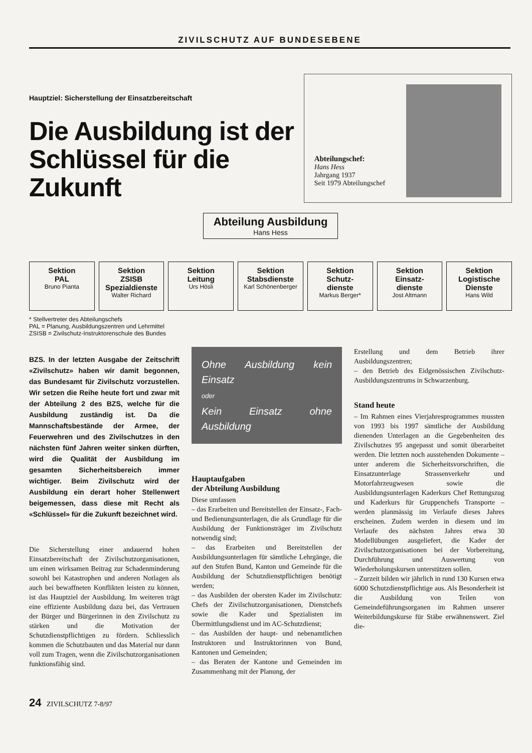ZIVILSCHUTZ AUF BUNDESEBENE
Hauptziel: Sicherstellung der Einsatzbereitschaft
Die Ausbildung ist der
Schlüssel für die Zukunft
Abteilungschef:
Hans Hess
Jahrgang 1937
Seit 1979 Abteilungschef
Abteilung Ausbildung
Hans Hess
Sektion
PAL
Bruno Pianta
Sektion
ZSISB
Spezialdienste
Walter Richard
Sektion
Leitung
Urs Hösli
Sektion
Stabsdienste
Karl Schönenberger
Sektion
Schutz-
dienste
Markus Berger*
Sektion
Einsatz-
dienste
Jost Altmann
Sektion
Logistische
Dienste
Hans Wild
* Stellvertreter des Abteilungschefs
PAL = Planung, Ausbildungszentren und Lehrmittel
ZSISB = Zivilschutz-Instruktorenschule des Bundes
BZS. In der letzten Ausgabe der Zeitschrift «Zivilschutz» haben wir damit begonnen, das Bundesamt für Zivilschutz vorzustellen. Wir setzen die Reihe heute fort und zwar mit der Abteilung 2 des BZS, welche für die Ausbildung zuständig ist. Da die Mannschaftsbestände der Armee, der Feuerwehren und des Zivilschutzes in den nächsten fünf Jahren weiter sinken dürften, wird die Qualität der Ausbildung im gesamten Sicherheitsbereich immer wichtiger. Beim Zivilschutz wird der Ausbildung ein derart hoher Stellenwert beigemessen, dass diese mit Recht als «Schlüssel» für die Zukunft bezeichnet wird.
Die Sicherstellung einer andauernd hohen Einsatzbereitschaft der Zivilschutzorganisationen, um einen wirksamen Beitrag zur Schadenminderung sowohl bei Katastrophen und anderen Notlagen als auch bei bewaffneten Konflikten leisten zu können, ist das Hauptziel der Ausbildung. Im weiteren trägt eine effiziente Ausbildung dazu bei, das Vertrauen der Bürger und Bürgerinnen in den Zivilschutz zu stärken und die Motivation der Schutzdienstpflichtigen zu fördern. Schliesslich kommen die Schutzbauten und das Material nur dann voll zum Tragen, wenn die Zivilschutzorganisationen funktionsfähig sind.
Ohne Ausbildung kein Einsatz
oder
Kein Einsatz ohne Ausbildung
Hauptaufgaben
der Abteilung Ausbildung
Diese umfassen
– das Erarbeiten und Bereitstellen der Einsatz-, Fach- und Bedienungsunterlagen, die als Grundlage für die Ausbildung der Funktionsträger im Zivilschutz notwendig sind;
– das Erarbeiten und Bereitstellen der Ausbildungsunterlagen für sämtliche Lehrgänge, die auf den Stufen Bund, Kanton und Gemeinde für die Ausbildung der Schutzdienstpflichtigen benötigt werden;
– das Ausbilden der obersten Kader im Zivilschutz: Chefs der Zivilschutzorganisationen, Dienstchefs sowie die Kader und Spezialisten im Übermittlungsdienst und im AC-Schutzdienst;
– das Ausbilden der haupt- und nebenamtlichen Instruktoren und Instruktorinnen von Bund, Kantonen und Gemeinden;
– das Beraten der Kantone und Gemeinden im Zusammenhang mit der Planung, der
Erstellung und dem Betrieb ihrer Ausbildungszentren;
– den Betrieb des Eidgenössischen Zivilschutz-Ausbildungszentrums in Schwarzenburg.
Stand heute
– Im Rahmen eines Vierjahresprogrammes mussten von 1993 bis 1997 sämtliche der Ausbildung dienenden Unterlagen an die Gegebenheiten des Zivilschutzes 95 angepasst und somit überarbeitet werden. Die letzten noch ausstehenden Dokumente – unter anderem die Sicherheitsvorschriften, die Einsatzunterlage Strassenverkehr und Motorfahrzeugwesen sowie die Ausbildungsunterlagen Kaderkurs Chef Rettungszug und Kaderkurs für Gruppenchefs Transporte – werden planmässig im Verlaufe dieses Jahres erscheinen. Zudem werden in diesem und im Verlaufe des nächsten Jahres etwa 30 Modellübungen ausgeliefert, die Kader der Zivilschutzorganisationen bei der Vorbereitung, Durchführung und Auswertung von Wiederholungskursen unterstützen sollen.
– Zurzeit bilden wir jährlich in rund 130 Kursen etwa 6000 Schutzdienstpflichtige aus. Als Besonderheit ist die Ausbildung von Teilen von Gemeindeführungsorganen im Rahmen unserer Weiterbildungskurse für Stäbe erwähnenswert. Ziel die-
24 ZIVILSCHUTZ 7-8/97